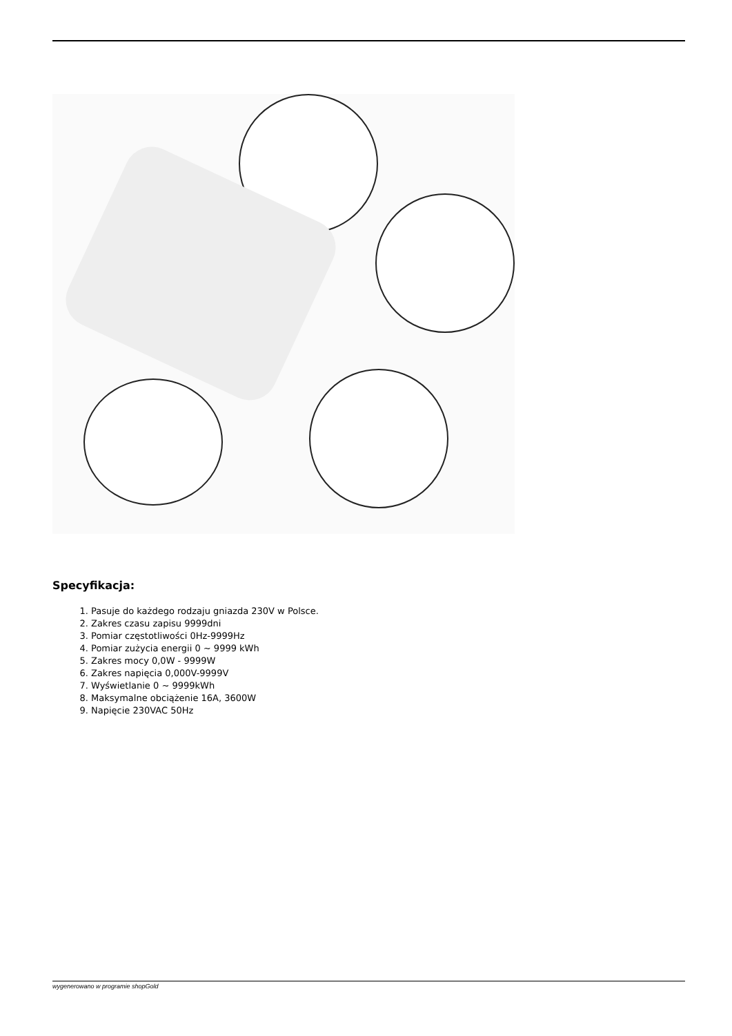Specyfikacja:
1. Pasuje do każdego rodzaju gniazda 230V w Polsce.
2. Zakres czasu zapisu 9999dni
3. Pomiar częstotliwości 0Hz-9999Hz
4. Pomiar zużycia energii 0 ~ 9999 kWh
5. Zakres mocy 0,0W - 9999W
6. Zakres napięcia 0,000V-9999V
7. Wyświetlanie 0 ~ 9999kWh
8. Maksymalne obciążenie 16A, 3600W
9. Napięcie 230VAC 50Hz
wygenerowano w programie shopGold